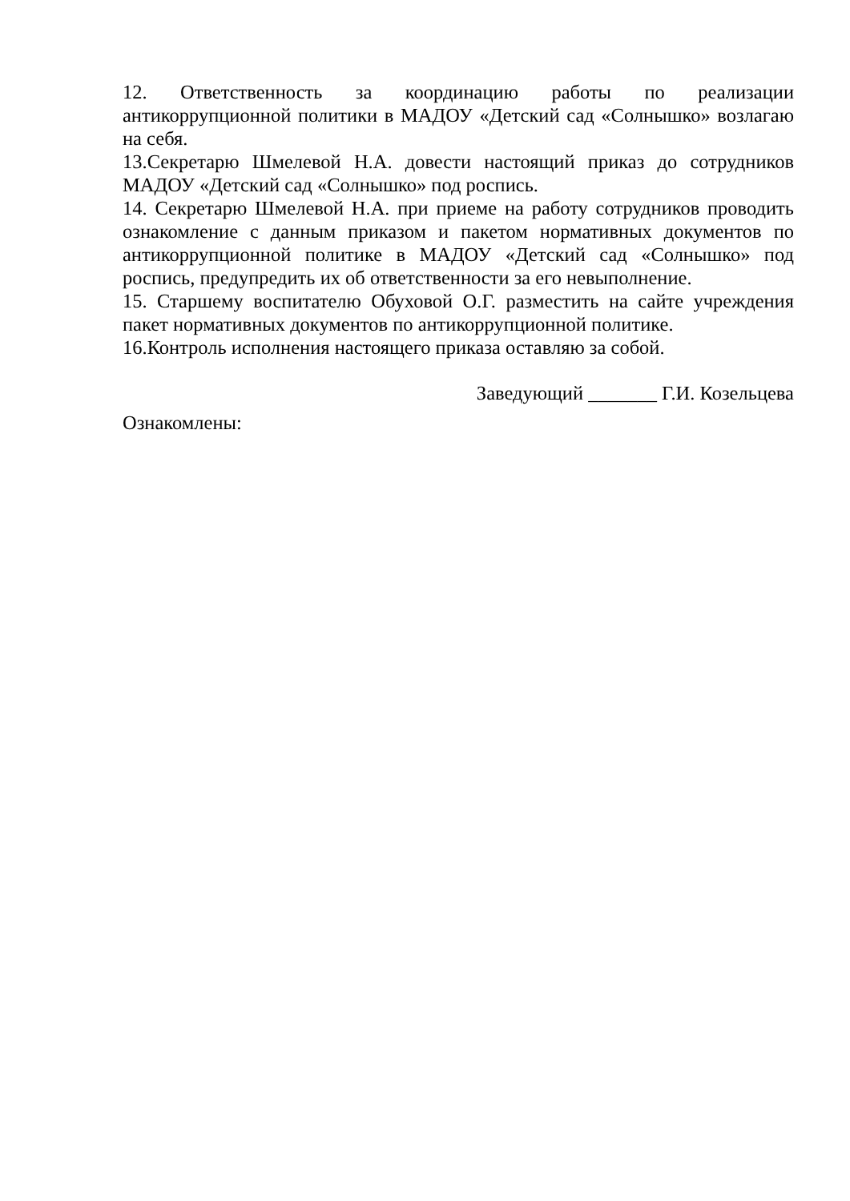12. Ответственность за координацию работы по реализации антикоррупционной политики в МАДОУ «Детский сад «Солнышко» возлагаю на себя.
13.Секретарю Шмелевой Н.А. довести настоящий приказ до сотрудников МАДОУ «Детский сад «Солнышко» под роспись.
14. Секретарю Шмелевой Н.А. при приеме на работу сотрудников проводить ознакомление с данным приказом и пакетом нормативных документов по антикоррупционной политике в МАДОУ «Детский сад «Солнышко» под роспись, предупредить их об ответственности за его невыполнение.
15. Старшему воспитателю Обуховой О.Г. разместить на сайте учреждения пакет нормативных документов по антикоррупционной политике.
16.Контроль исполнения настоящего приказа оставляю за собой.
Заведующий _______ Г.И. Козельцева
Ознакомлены: